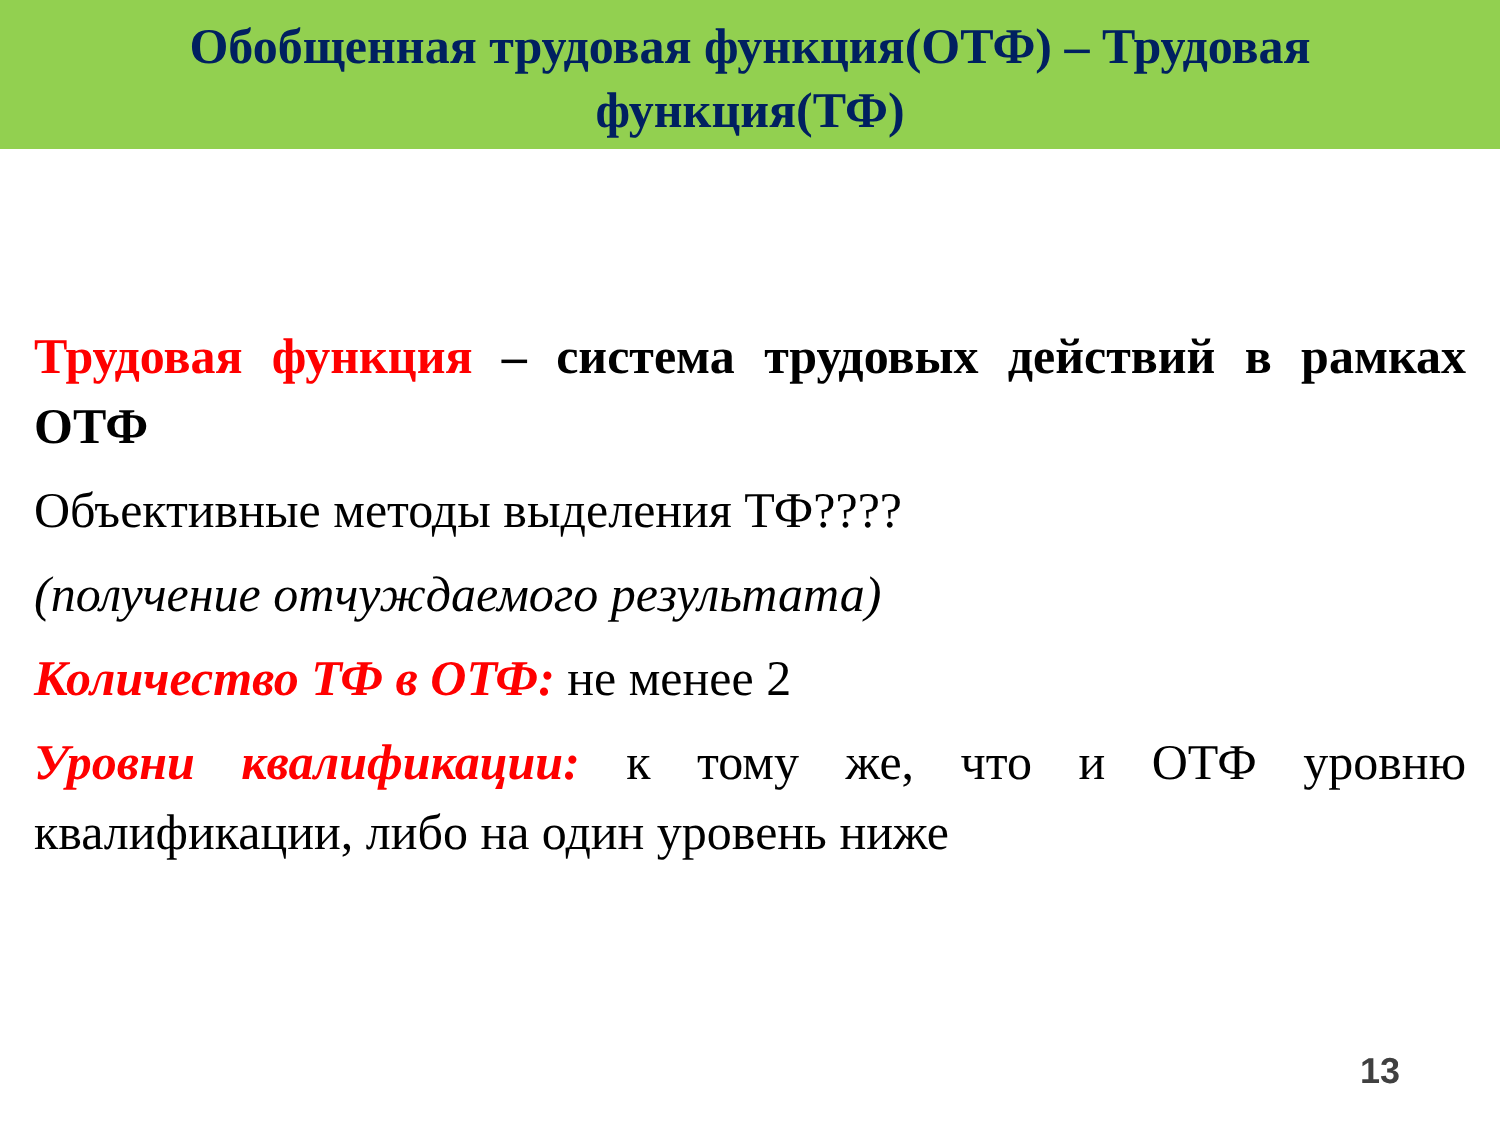Обобщенная трудовая функция(ОТФ) – Трудовая
функция(ТФ)
Трудовая функция – система трудовых действий в рамках ОТФ
Объективные методы выделения ТФ????
(получение отчуждаемого результата)
Количество ТФ в ОТФ: не менее 2
Уровни квалификации: к тому же, что и ОТФ уровню квалификации, либо на один уровень ниже
13